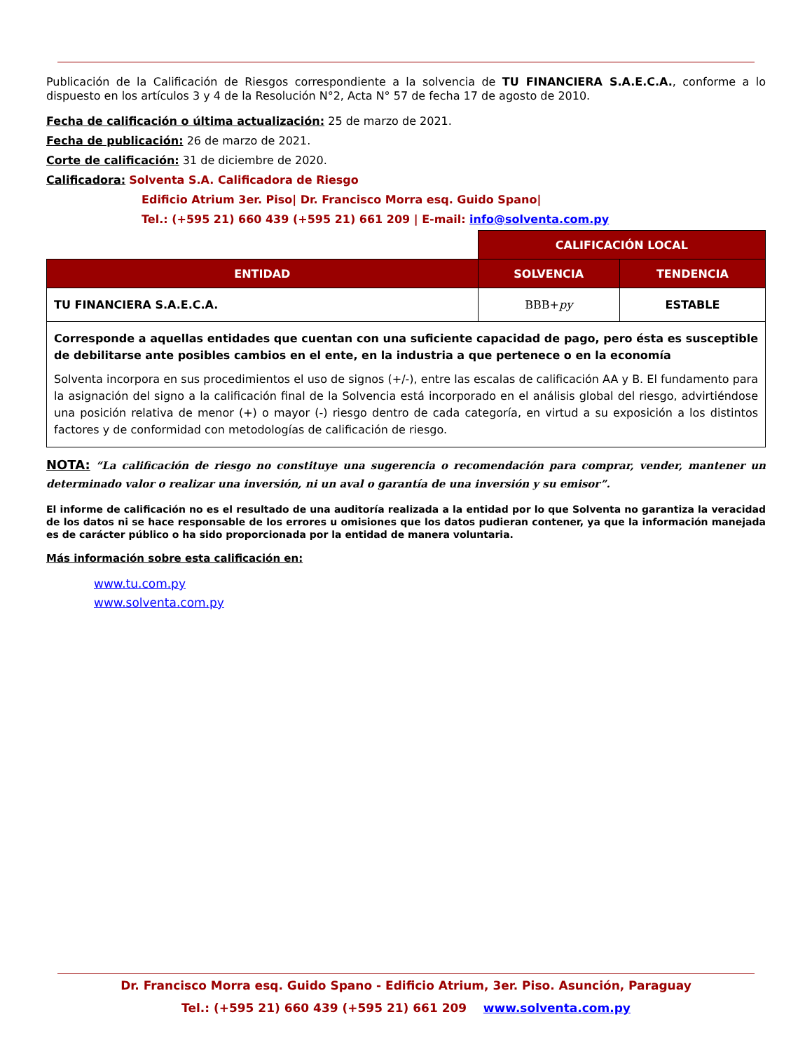Publicación de la Calificación de Riesgos correspondiente a la solvencia de TU FINANCIERA S.A.E.C.A., conforme a lo dispuesto en los artículos 3 y 4 de la Resolución N°2, Acta N° 57 de fecha 17 de agosto de 2010.
Fecha de calificación o última actualización: 25 de marzo de 2021.
Fecha de publicación: 26 de marzo de 2021.
Corte de calificación: 31 de diciembre de 2020.
Calificadora: Solventa S.A. Calificadora de Riesgo
Edificio Atrium 3er. Piso| Dr. Francisco Morra esq. Guido Spano|
Tel.: (+595 21) 660 439 (+595 21) 661 209 | E-mail: info@solventa.com.py
| | CALIFICACIÓN LOCAL | |
| ENTIDAD | SOLVENCIA | TENDENCIA |
| TU FINANCIERA S.A.E.C.A. | BBB+ py | ESTABLE |
| Corresponde a aquellas entidades que cuentan con una suficiente capacidad de pago, pero ésta es susceptible de debilitarse ante posibles cambios en el ente, en la industria a que pertenece o en la economía Solventa incorpora en sus procedimientos el uso de signos (+/-), entre las escalas de calificación AA y B. El fundamento para la asignación del signo a la calificación final de la Solvencia está incorporado en el análisis global del riesgo, advirtiéndose una posición relativa de menor (+) o mayor (-) riesgo dentro de cada categoría, en virtud a su exposición a los distintos factores y de conformidad con metodologías de calificación de riesgo. | | |
NOTA: “La calificación de riesgo no constituye una sugerencia o recomendación para comprar, vender, mantener un determinado valor o realizar una inversión, ni un aval o garantía de una inversión y su emisor”.
El informe de calificación no es el resultado de una auditoría realizada a la entidad por lo que Solventa no garantiza la veracidad de los datos ni se hace responsable de los errores u omisiones que los datos pudieran contener, ya que la información manejada es de carácter público o ha sido proporcionada por la entidad de manera voluntaria.
Más información sobre esta calificación en:
www.tu.com.py
www.solventa.com.py
Dr. Francisco Morra esq. Guido Spano - Edificio Atrium, 3er. Piso. Asunción, Paraguay
Tel.: (+595 21) 660 439 (+595 21) 661 209 www.solventa.com.py